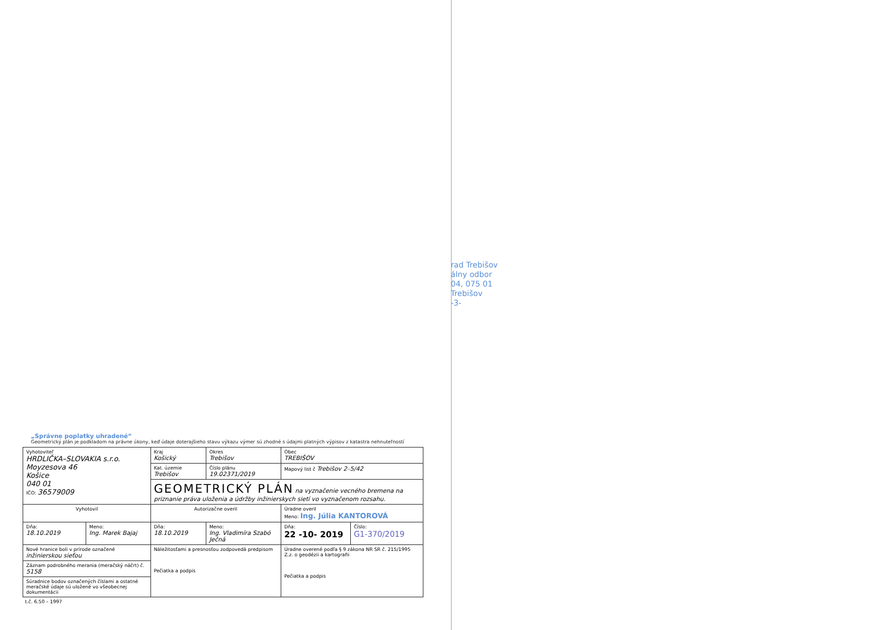rad Trebišov
álny odbor
04, 075 01 Trebišov
-3-
„Správne poplatky uhradené“
Geometrický plán je podkladom na právne úkony, keď údaje doterajšieho stavu výkazu výmer sú zhodné s údajmi platných výpisov z katastra nehnuteľností
| Vyhotoviteľ HRDLIČKA–SLOVAKIA s.r.o. Moyzesova 46 Košice 040 01 IČO: 36579009 | | Kraj Košický | Okres Trebišov | Obec TREBIŠOV | |
| | | Kat. územie Trebišov | Číslo plánu 19.02371/2019 | Mapový list č Trebišov 2–5/42 | |
| | | GEOMETRICKÝ PLÁN na vyznačenie vecného bremena na priznanie práva uloženia a údržby inžinierskych sietí vo vyznačenom rozsahu. | | | |
| Vyhotovil | | Autorizačne overil | | Úradne overil Meno: Ing. Júlia KANTOROVÁ | |
| Dňa: 18.10.2019 | Meno: Ing. Marek Bajaj | Dňa: 18.10.2019 | Meno: Ing. Vladimíra Szabó Ječná | Dňa: 22 -10- 2019 | Číslo: G1-370/2019 |
| Nové hranice boli v prírode označené inžinierskou sieťou | | Náležitosťami a presnosťou zodpovedá predpisom Pečiatka a podpis | | Úradne overené podľa § 9 zákona NR SR č. 215/1995 Z.z. o geodézii a kartografii Pečiatka a podpis | |
| Záznam podrobného merania (meračský náčrt) č. 5158 | | | | | |
| Súradnice bodov označených číslami a ostatné meračské údaje sú uložené vo všeobecnej dokumentácii | | | | | |
t.č. 6.50 – 1997